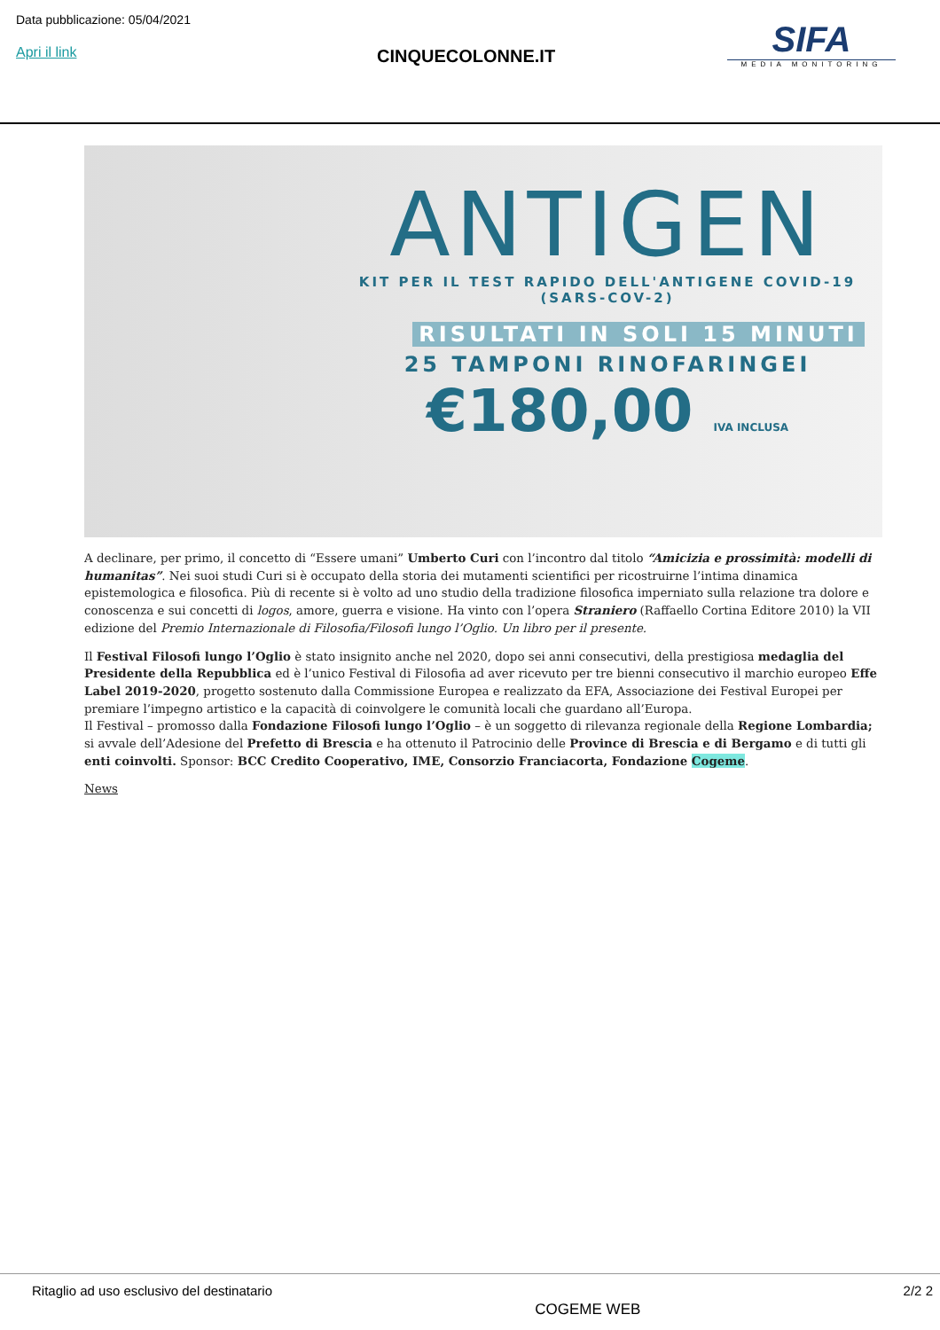Data pubblicazione: 05/04/2021
Apri il link CINQUECOLONNE.IT
SIFA
MEDIA MONITORING
ANTIGEN
KIT PER IL TEST RAPIDO DELL'ANTIGENE COVID-19
(SARS-COV-2)
RISULTATI IN SOLI 15 MINUTI
25 TAMPONI RINOFARINGEI
€180,00 IVA INCLUSA
A declinare, per primo, il concetto di “Essere umani” Umberto Curi con l’incontro dal titolo “Amicizia e prossimità: modelli di humanitas”. Nei suoi studi Curi si è occupato della storia dei mutamenti scientifici per ricostruirne l’intima dinamica epistemologica e filosofica. Più di recente si è volto ad uno studio della tradizione filosofica imperniato sulla relazione tra dolore e conoscenza e sui concetti di logos, amore, guerra e visione. Ha vinto con l’opera Straniero (Raffaello Cortina Editore 2010) la VII edizione del Premio Internazionale di Filosofia/Filosofi lungo l’Oglio. Un libro per il presente.
Il Festival Filosofi lungo l’Oglio è stato insignito anche nel 2020, dopo sei anni consecutivi, della prestigiosa medaglia del Presidente della Repubblica ed è l’unico Festival di Filosofia ad aver ricevuto per tre bienni consecutivo il marchio europeo Effe Label 2019-2020, progetto sostenuto dalla Commissione Europea e realizzato da EFA, Associazione dei Festival Europei per premiare l’impegno artistico e la capacità di coinvolgere le comunità locali che guardano all’Europa.
Il Festival – promosso dalla Fondazione Filosofi lungo l’Oglio – è un soggetto di rilevanza regionale della Regione Lombardia; si avvale dell’Adesione del Prefetto di Brescia e ha ottenuto il Patrocinio delle Province di Brescia e di Bergamo e di tutti gli enti coinvolti. Sponsor: BCC Credito Cooperativo, IME, Consorzio Franciacorta, Fondazione Cogeme.
News
Ritaglio ad uso esclusivo del destinatario COGEME WEB 2/2 2